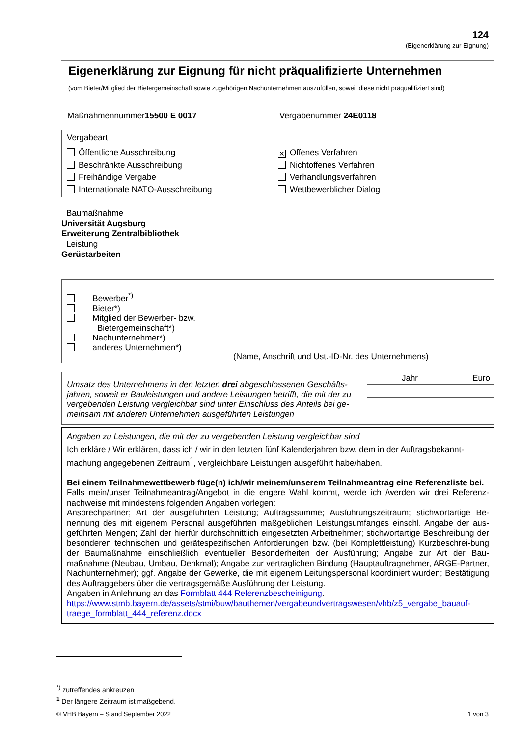124
(Eigenerklärung zur Eignung)
Eigenerklärung zur Eignung für nicht präqualifizierte Unternehmen
(vom Bieter/Mitglied der Bietergemeinschaft sowie zugehörigen Nachunternehmen auszufüllen, soweit diese nicht präqualifiziert sind)
Maßnahmennummer15500 E 0017 Vergabenummer 24E0118
Vergabeart
Öffentliche Ausschreibung
Beschränkte Ausschreibung
Freihändige Vergabe
Internationale NATO-Ausschreibung
✕ Offenes Verfahren
Nichtoffenes Verfahren
Verhandlungsverfahren
Wettbewerblicher Dialog
Baumaßnahme
Universität Augsburg
Erweiterung Zentralbibliothek
Leistung
Gerüstarbeiten
| Bewerber<sup>*)</sup> Bieter*) Mitglied der Bewerber- bzw. Bietergemeinschaft*) Nachunternehmer*) anderes Unternehmen*) | (Name, Anschrift und Ust.-ID-Nr. des Unternehmens) |
| Umsatz des Unternehmens in den letzten drei abgeschlossenen Geschäfts-jahren, soweit er Bauleistungen und andere Leistungen betrifft, die mit der zu vergebenden Leistung vergleichbar sind unter Einschluss des Anteils bei ge-meinsam mit anderen Unternehmen ausgeführten Leistungen | Jahr | Euro |
Angaben zu Leistungen, die mit der zu vergebenden Leistung vergleichbar sind
Ich erkläre / Wir erklären, dass ich / wir in den letzten fünf Kalenderjahren bzw. dem in der Auftragsbekannt-machung angegebenen Zeitraum<sup>1</sup>, vergleichbare Leistungen ausgeführt habe/haben.
Bei einem Teilnahmewettbewerb füge(n) ich/wir meinem/unserem Teilnahmeantrag eine Referenzliste bei.
Falls mein/unser Teilnahmeantrag/Angebot in die engere Wahl kommt, werde ich /werden wir drei Referenz-nachweise mit mindestens folgenden Angaben vorlegen:
Ansprechpartner; Art der ausgeführten Leistung; Auftragssumme; Ausführungszeitraum; stichwortartige Be-nennung des mit eigenem Personal ausgeführten maßgeblichen Leistungsumfanges einschl. Angabe der aus-geführten Mengen; Zahl der hierfür durchschnittlich eingesetzten Arbeitnehmer; stichwortartige Beschreibung der besonderen technischen und gerätespezifischen Anforderungen bzw. (bei Komplettleistung) Kurzbeschrei-bung der Baumaßnahme einschließlich eventueller Besonderheiten der Ausführung; Angabe zur Art der Bau-maßnahme (Neubau, Umbau, Denkmal); Angabe zur vertraglichen Bindung (Hauptauftragnehmer, ARGE-Partner, Nachunternehmer); ggf. Angabe der Gewerke, die mit eigenem Leitungspersonal koordiniert wurden; Bestätigung des Auftraggebers über die vertragsgemäße Ausführung der Leistung.
Angaben in Anlehnung an das Formblatt 444 Referenzbescheinigung.
https://www.stmb.bayern.de/assets/stmi/buw/bauthemen/vergabeundvertragswesen/vhb/z5_vergabe_bauauf-traege_formblatt_444_referenz.docx
<sup>*)</sup> zutreffendes ankreuzen
<sup>1</sup> Der längere Zeitraum ist maßgebend.
© VHB Bayern – Stand September 2022 1 von 3